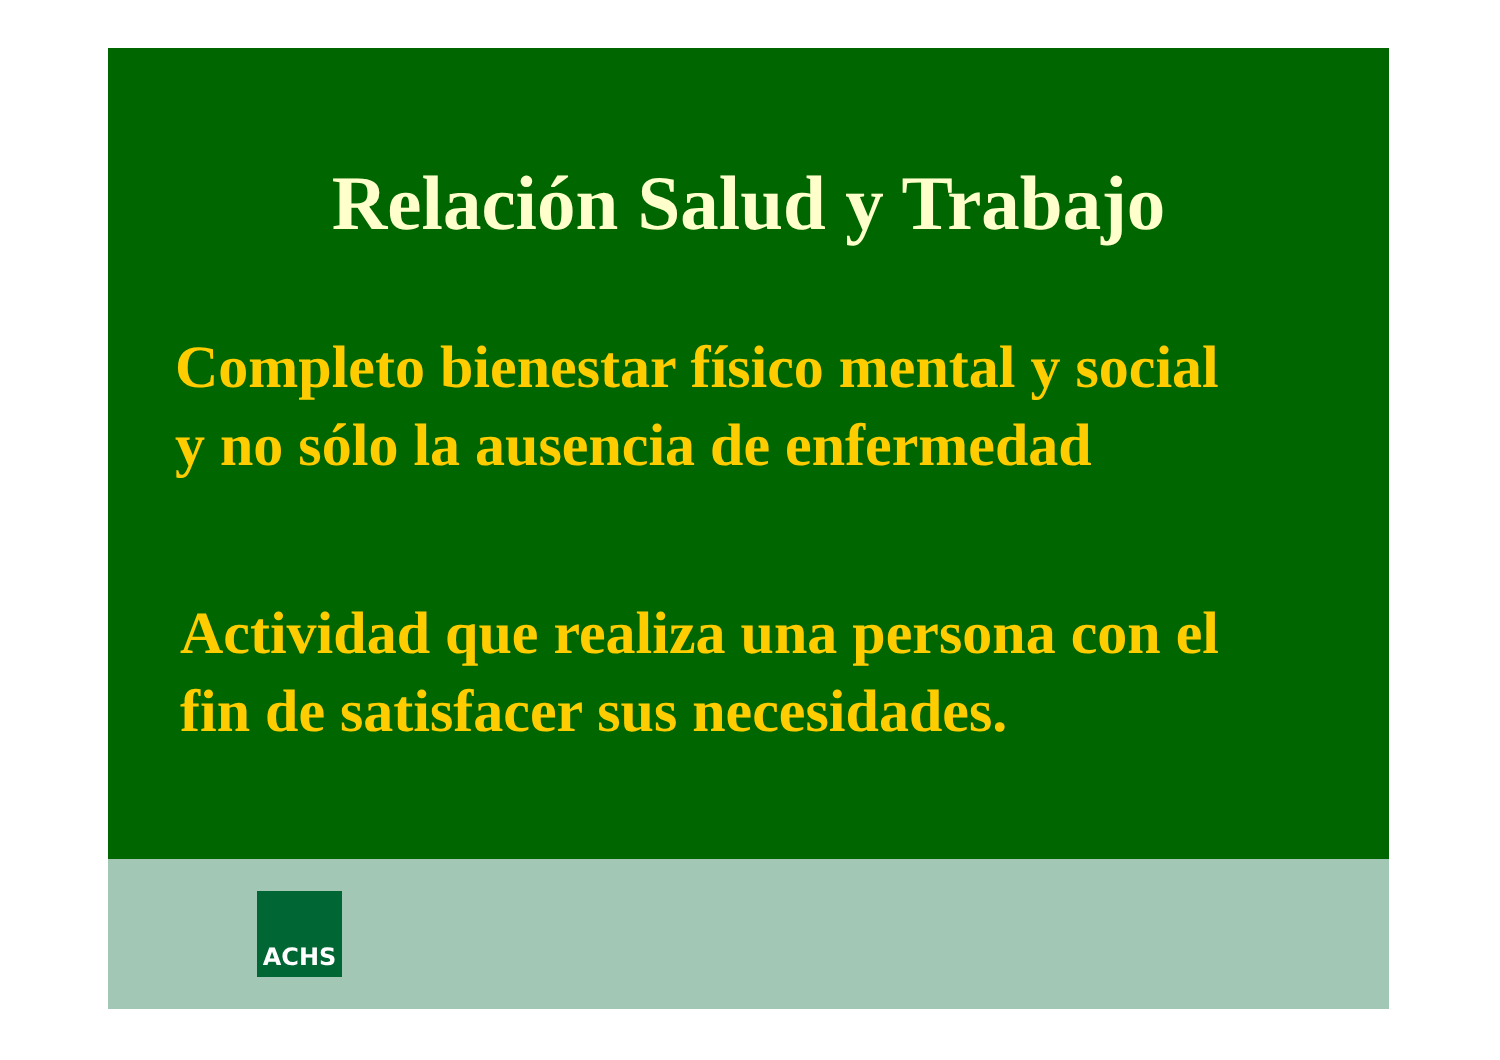Relación Salud y Trabajo
Completo bienestar físico mental y social
y no sólo la ausencia de enfermedad
Actividad que realiza una persona con el
fin de satisfacer sus necesidades.
ACHS